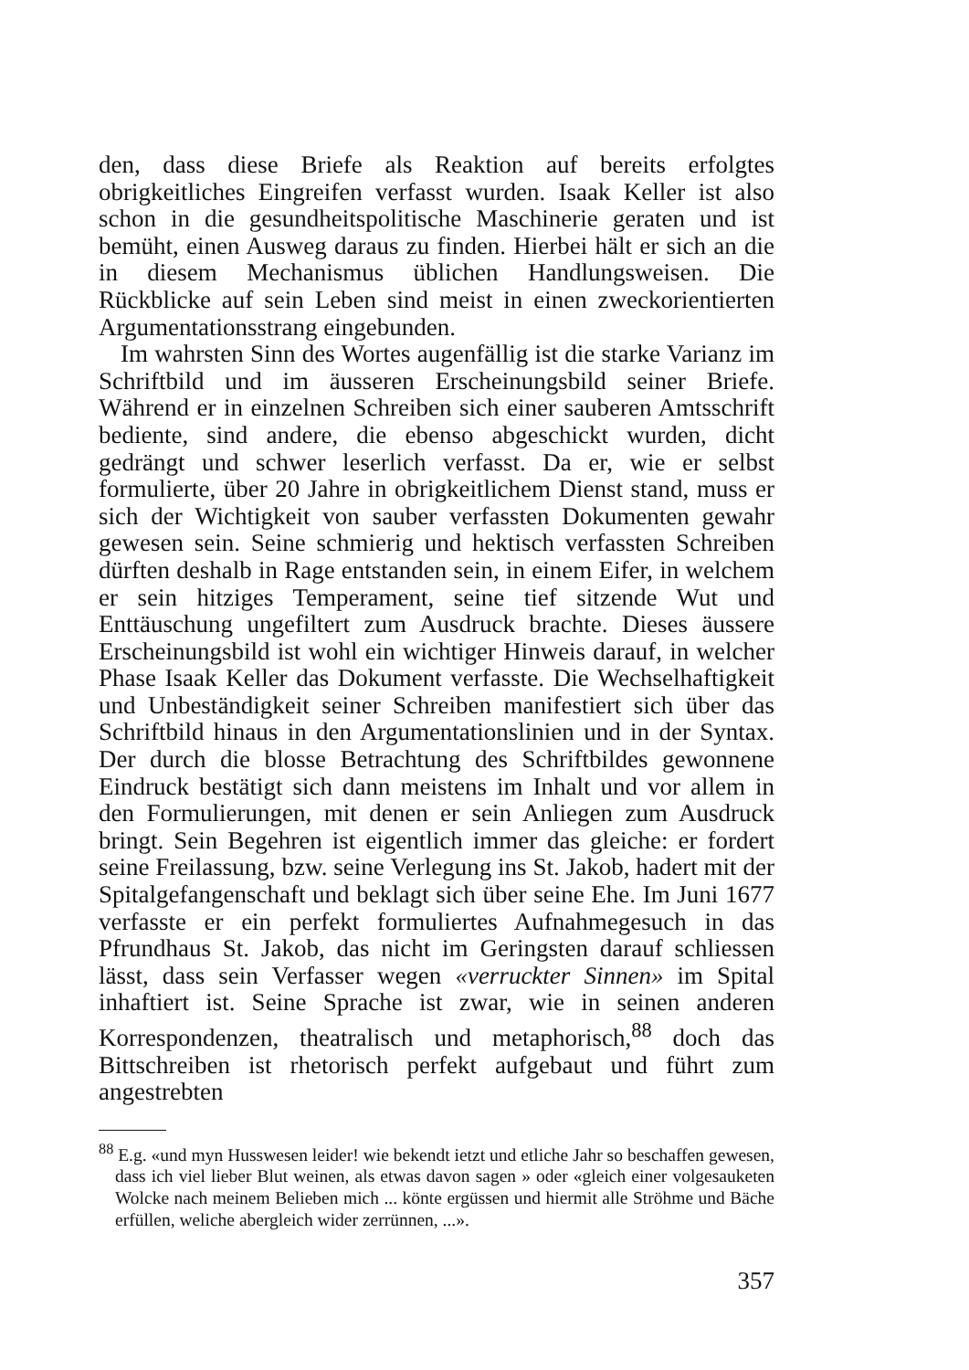den, dass diese Briefe als Reaktion auf bereits erfolgtes obrigkeitliches Eingreifen verfasst wurden. Isaak Keller ist also schon in die gesundheitspolitische Maschinerie geraten und ist bemüht, einen Ausweg daraus zu finden. Hierbei hält er sich an die in diesem Mechanismus üblichen Handlungsweisen. Die Rückblicke auf sein Leben sind meist in einen zweckorientierten Argumentationsstrang eingebunden.
Im wahrsten Sinn des Wortes augenfällig ist die starke Varianz im Schriftbild und im äusseren Erscheinungsbild seiner Briefe. Während er in einzelnen Schreiben sich einer sauberen Amtsschrift bediente, sind andere, die ebenso abgeschickt wurden, dicht gedrängt und schwer leserlich verfasst. Da er, wie er selbst formulierte, über 20 Jahre in obrigkeitlichem Dienst stand, muss er sich der Wichtigkeit von sauber verfassten Dokumenten gewahr gewesen sein. Seine schmierig und hektisch verfassten Schreiben dürften deshalb in Rage entstanden sein, in einem Eifer, in welchem er sein hitziges Temperament, seine tief sitzende Wut und Enttäuschung ungefiltert zum Ausdruck brachte. Dieses äussere Erscheinungsbild ist wohl ein wichtiger Hinweis darauf, in welcher Phase Isaak Keller das Dokument verfasste. Die Wechselhaftigkeit und Unbeständigkeit seiner Schreiben manifestiert sich über das Schriftbild hinaus in den Argumentationslinien und in der Syntax. Der durch die blosse Betrachtung des Schriftbildes gewonnene Eindruck bestätigt sich dann meistens im Inhalt und vor allem in den Formulierungen, mit denen er sein Anliegen zum Ausdruck bringt. Sein Begehren ist eigentlich immer das gleiche: er fordert seine Freilassung, bzw. seine Verlegung ins St. Jakob, hadert mit der Spitalgefangenschaft und beklagt sich über seine Ehe. Im Juni 1677 verfasste er ein perfekt formuliertes Aufnahmegesuch in das Pfrundhaus St. Jakob, das nicht im Geringsten darauf schliessen lässt, dass sein Verfasser wegen «verruckter Sinnen» im Spital inhaftiert ist. Seine Sprache ist zwar, wie in seinen anderen Korrespondenzen, theatralisch und metaphorisch,<sup>88</sup> doch das Bittschreiben ist rhetorisch perfekt aufgebaut und führt zum angestrebten
<sup>88</sup> E.g. «und myn Husswesen leider! wie bekendt ietzt und etliche Jahr so beschaffen gewesen, dass ich viel lieber Blut weinen, als etwas davon sagen » oder «gleich einer volgesauketen Wolcke nach meinem Belieben mich ... könte ergüssen und hiermit alle Ströhme und Bäche erfüllen, weliche abergleich wider zerrünnen, ...».
357